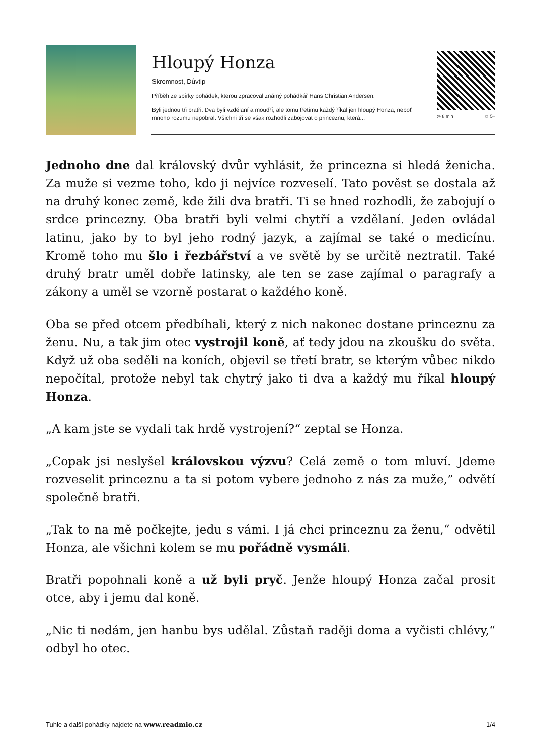Hloupý Honza
Skromnost, Důvtip
Příběh ze sbírky pohádek, kterou zpracoval známý pohádkář Hans Christian Andersen.
Byli jednou tři bratři. Dva byli vzdělaní a moudří, ale tomu třetímu každý říkal jen hloupý Honza, neboť mnoho rozumu nepobral. Všichni tři se však rozhodli zabojovat o princeznu, která...
◷ 8 min ☺ 5+
Jednoho dne dal královský dvůr vyhlásit, že princezna si hledá ženicha. Za muže si vezme toho, kdo ji nejvíce rozveselí. Tato pověst se dostala až na druhý konec země, kde žili dva bratři. Ti se hned rozhodli, že zabojují o srdce princezny. Oba bratři byli velmi chytří a vzdělaní. Jeden ovládal latinu, jako by to byl jeho rodný jazyk, a zajímal se také o medicínu. Kromě toho mu šlo i řezbářství a ve světě by se určitě neztratil. Také druhý bratr uměl dobře latinsky, ale ten se zase zajímal o paragrafy a zákony a uměl se vzorně postarat o každého koně.
Oba se před otcem předbíhali, který z nich nakonec dostane princeznu za ženu. Nu, a tak jim otec vystrojil koně, ať tedy jdou na zkoušku do světa. Když už oba seděli na koních, objevil se třetí bratr, se kterým vůbec nikdo nepočítal, protože nebyl tak chytrý jako ti dva a každý mu říkal hloupý Honza.
„A kam jste se vydali tak hrdě vystrojení?“ zeptal se Honza.
„Copak jsi neslyšel královskou výzvu? Celá země o tom mluví. Jdeme rozveselit princeznu a ta si potom vybere jednoho z nás za muže,” odvětí společně bratři.
„Tak to na mě počkejte, jedu s vámi. I já chci princeznu za ženu,“ odvětil Honza, ale všichni kolem se mu pořádně vysmáli.
Bratři popohnali koně a už byli pryč. Jenže hloupý Honza začal prosit otce, aby i jemu dal koně.
„Nic ti nedám, jen hanbu bys udělal. Zůstaň raději doma a vyčisti chlévy,“ odbyl ho otec.
Tuhle a další pohádky najdete na www.readmio.cz 1/4